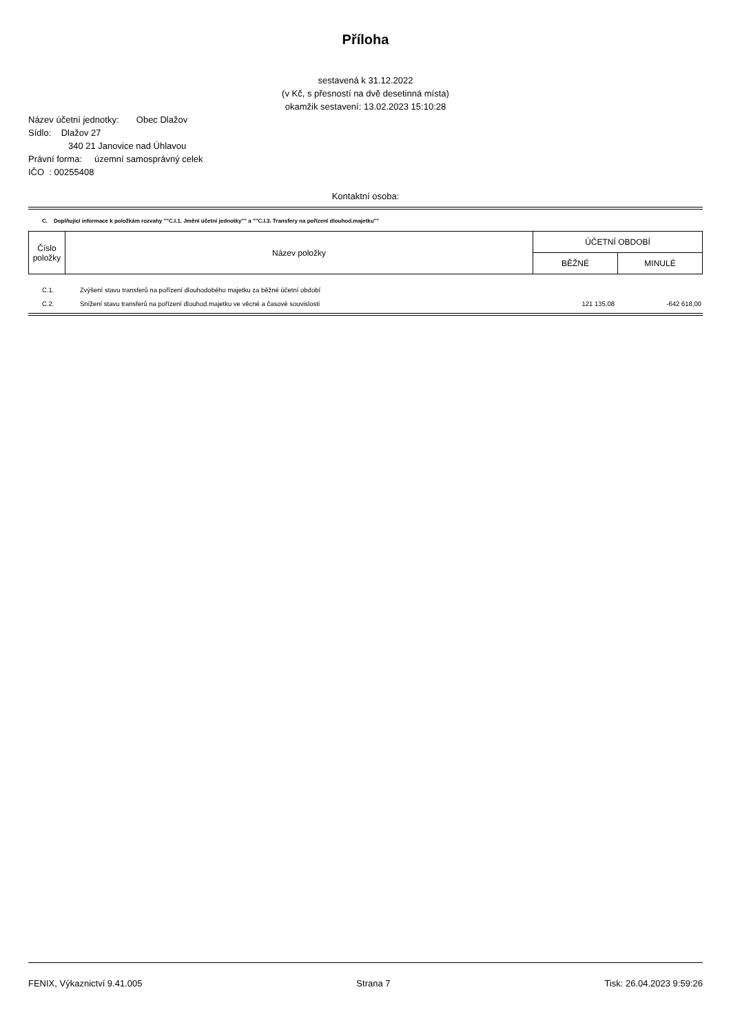Příloha
sestavená k 31.12.2022
(v Kč, s přesností na dvě desetinná místa)
okamžik sestavení: 13.02.2023 15:10:28
Název účetní jednotky: Obec Dlažov
Sídlo: Dlažov 27
340 21 Janovice nad Úhlavou
Právní forma: územní samosprávný celek
IČO : 00255408
Kontaktní osoba:
C. Doplňující informace k položkám rozvahy ""C.I.1. Jmění účetní jednotky"" a ""C.I.3. Transfery na pořízení dlouhod.majetku""
| Číslo položky | Název položky | ÚČETNÍ OBDOBÍ | |
| --- | --- | --- | --- |
| | | BĚŽNÉ | MINULÉ |
| C.1. | Zvýšení stavu transferů na pořízení dlouhodobého majetku za běžné účetní období | | |
| C.2. | Snížení stavu transferů na pořízení dlouhod.majetku ve věcné a časové souvislosti | 121 135,08 | -642 618,00 |
FENIX, Výkaznictví 9.41.005 Strana 7 Tisk: 26.04.2023 9:59:26